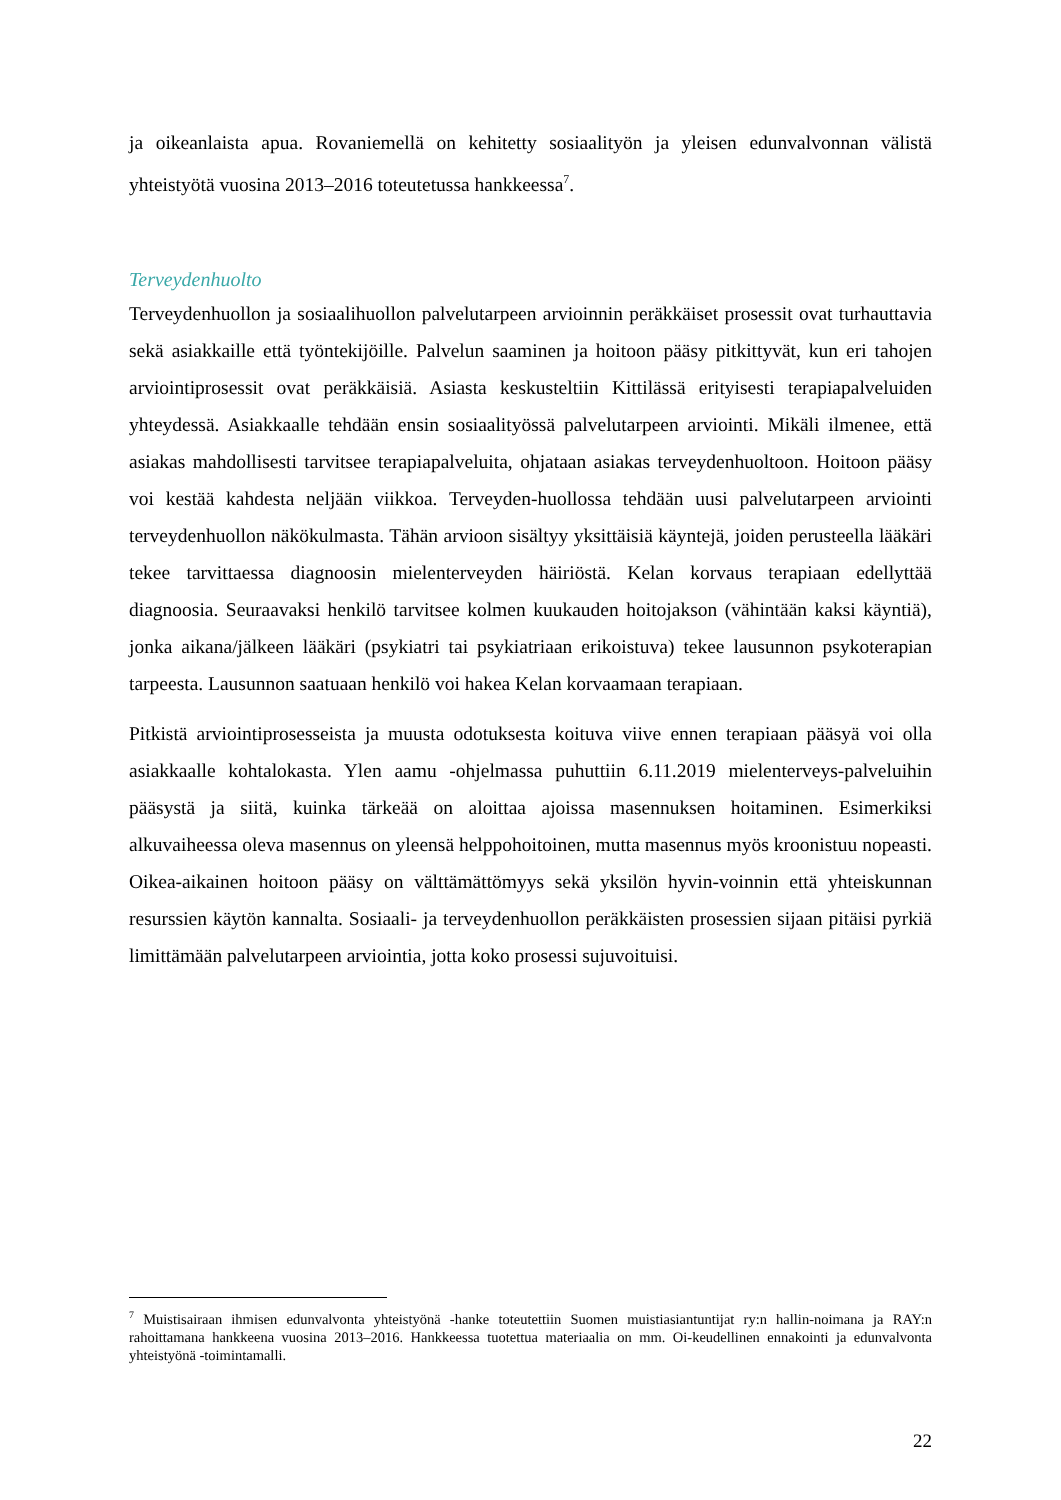ja oikeanlaista apua. Rovaniemellä on kehitetty sosiaalityön ja yleisen edunvalvonnan välistä yhteistyötä vuosina 2013–2016 toteutetussa hankkeessa<sup>7</sup>.
Terveydenhuolto
Terveydenhuollon ja sosiaalihuollon palvelutarpeen arvioinnin peräkkäiset prosessit ovat turhauttavia sekä asiakkaille että työntekijöille. Palvelun saaminen ja hoitoon pääsy pitkittyvät, kun eri tahojen arviointiprosessit ovat peräkkäisiä. Asiasta keskusteltiin Kittilässä erityisesti terapiapalveluiden yhteydessä. Asiakkaalle tehdään ensin sosiaalityössä palvelutarpeen arviointi. Mikäli ilmenee, että asiakas mahdollisesti tarvitsee terapiapalveluita, ohjataan asiakas terveydenhuoltoon. Hoitoon pääsy voi kestää kahdesta neljään viikkoa. Terveyden-huollossa tehdään uusi palvelutarpeen arviointi terveydenhuollon näkökulmasta. Tähän arvioon sisältyy yksittäisiä käyntejä, joiden perusteella lääkäri tekee tarvittaessa diagnoosin mielenterveyden häiriöstä. Kelan korvaus terapiaan edellyttää diagnoosia. Seuraavaksi henkilö tarvitsee kolmen kuukauden hoitojakson (vähintään kaksi käyntiä), jonka aikana/jälkeen lääkäri (psykiatri tai psykiatriaan erikoistuva) tekee lausunnon psykoterapian tarpeesta. Lausunnon saatuaan henkilö voi hakea Kelan korvaamaan terapiaan.
Pitkistä arviointiprosesseista ja muusta odotuksesta koituva viive ennen terapiaan pääsyä voi olla asiakkaalle kohtalokasta. Ylen aamu -ohjelmassa puhuttiin 6.11.2019 mielenterveys-palveluihin pääsystä ja siitä, kuinka tärkeää on aloittaa ajoissa masennuksen hoitaminen. Esimerkiksi alkuvaiheessa oleva masennus on yleensä helppohoitoinen, mutta masennus myös kroonistuu nopeasti. Oikea-aikainen hoitoon pääsy on välttämättömyys sekä yksilön hyvin-voinnin että yhteiskunnan resurssien käytön kannalta. Sosiaali- ja terveydenhuollon peräkkäisten prosessien sijaan pitäisi pyrkiä limittämään palvelutarpeen arviointia, jotta koko prosessi sujuvoituisi.
<sup>7</sup> Muistisairaan ihmisen edunvalvonta yhteistyönä -hanke toteutettiin Suomen muistiasiantuntijat ry:n hallin-noimana ja RAY:n rahoittamana hankkeena vuosina 2013–2016. Hankkeessa tuotettua materiaalia on mm. Oi-keudellinen ennakointi ja edunvalvonta yhteistyönä -toimintamalli.
22